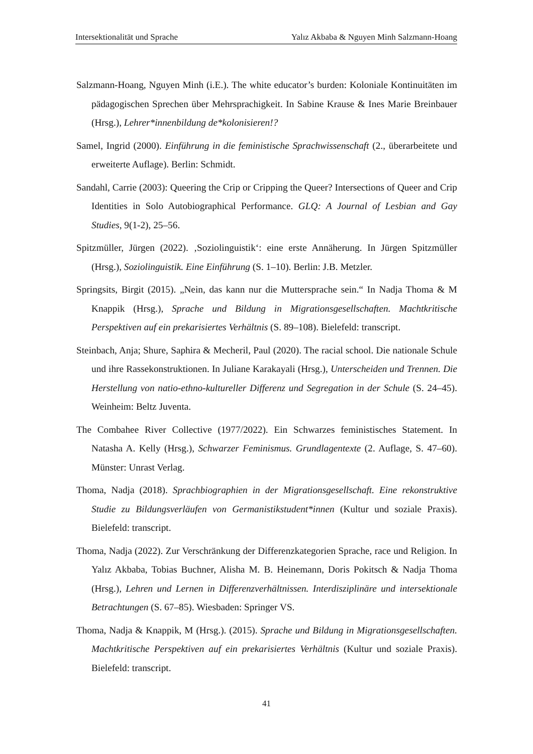Intersektionalität und Sprache Yalız Akbaba & Nguyen Minh Salzmann-Hoang
Salzmann-Hoang, Nguyen Minh (i.E.). The white educator’s burden: Koloniale Kontinuitäten im pädagogischen Sprechen über Mehrsprachigkeit. In Sabine Krause & Ines Marie Breinbauer (Hrsg.), Lehrer*innenbildung de*kolonisieren!?
Samel, Ingrid (2000). Einführung in die feministische Sprachwissenschaft (2., überarbeitete und erweiterte Auflage). Berlin: Schmidt.
Sandahl, Carrie (2003): Queering the Crip or Cripping the Queer? Intersections of Queer and Crip Identities in Solo Autobiographical Performance. GLQ: A Journal of Lesbian and Gay Studies, 9(1-2), 25–56.
Spitzmüller, Jürgen (2022). ‚Soziolinguistik‘: eine erste Annäherung. In Jürgen Spitzmüller (Hrsg.), Soziolinguistik. Eine Einführung (S. 1–10). Berlin: J.B. Metzler.
Springsits, Birgit (2015). „Nein, das kann nur die Muttersprache sein.“ In Nadja Thoma & M Knappik (Hrsg.), Sprache und Bildung in Migrationsgesellschaften. Machtkritische Perspektiven auf ein prekarisiertes Verhältnis (S. 89–108). Bielefeld: transcript.
Steinbach, Anja; Shure, Saphira & Mecheril, Paul (2020). The racial school. Die nationale Schule und ihre Rassekonstruktionen. In Juliane Karakayali (Hrsg.), Unterscheiden und Trennen. Die Herstellung von natio-ethno-kultureller Differenz und Segregation in der Schule (S. 24–45). Weinheim: Beltz Juventa.
The Combahee River Collective (1977/2022). Ein Schwarzes feministisches Statement. In Natasha A. Kelly (Hrsg.), Schwarzer Feminismus. Grundlagentexte (2. Auflage, S. 47–60). Münster: Unrast Verlag.
Thoma, Nadja (2018). Sprachbiographien in der Migrationsgesellschaft. Eine rekonstruktive Studie zu Bildungsverläufen von Germanistikstudent*innen (Kultur und soziale Praxis). Bielefeld: transcript.
Thoma, Nadja (2022). Zur Verschränkung der Differenzkategorien Sprache, race und Religion. In Yalız Akbaba, Tobias Buchner, Alisha M. B. Heinemann, Doris Pokitsch & Nadja Thoma (Hrsg.), Lehren und Lernen in Differenzverhältnissen. Interdisziplinäre und intersektionale Betrachtungen (S. 67–85). Wiesbaden: Springer VS.
Thoma, Nadja & Knappik, M (Hrsg.). (2015). Sprache und Bildung in Migrationsgesellschaften. Machtkritische Perspektiven auf ein prekarisiertes Verhältnis (Kultur und soziale Praxis). Bielefeld: transcript.
41